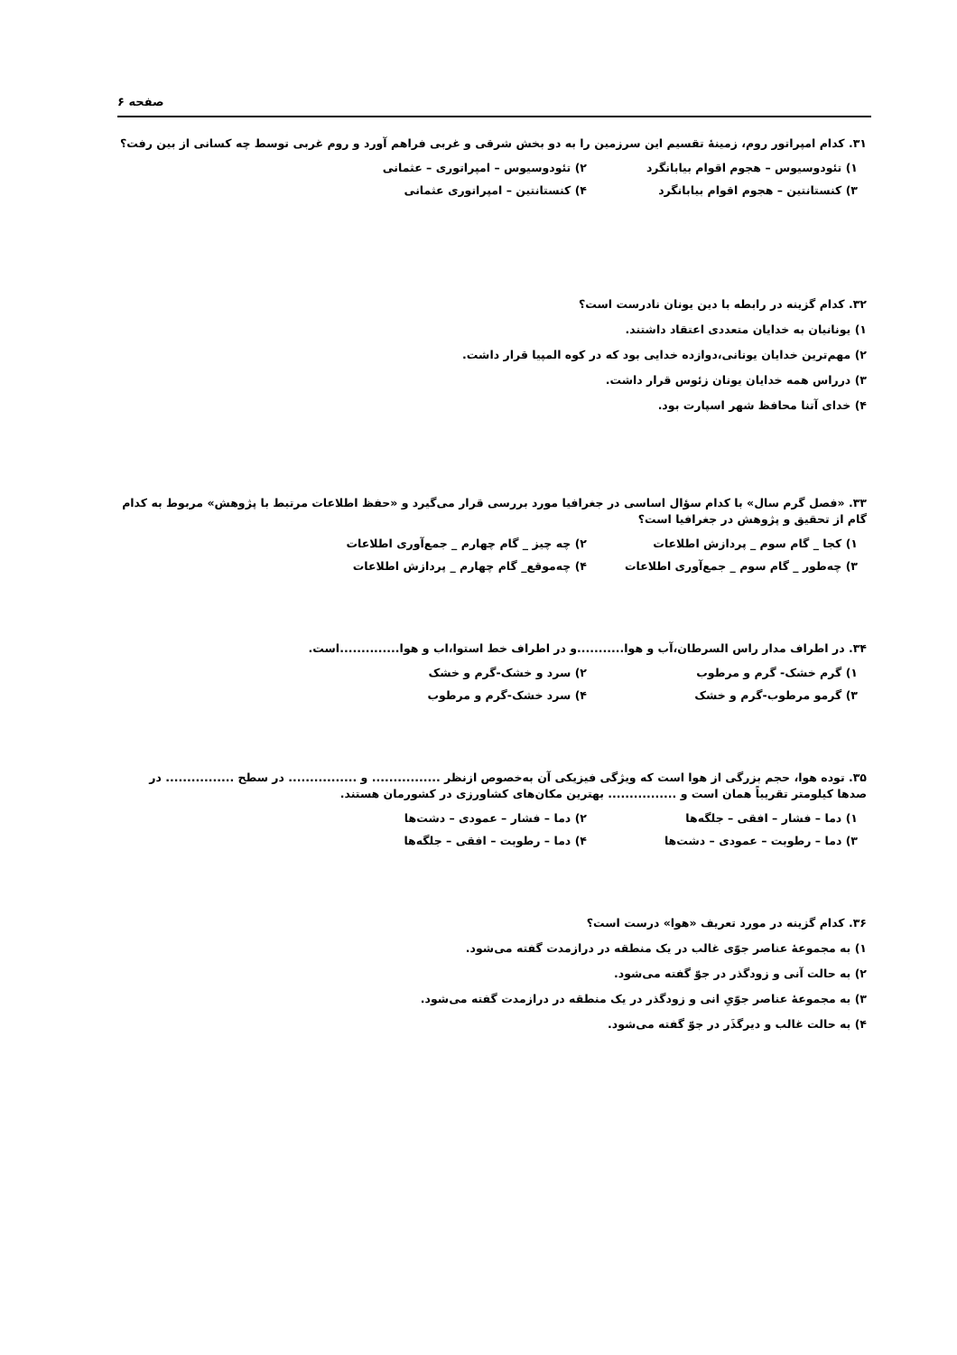صفحه ۶
۳۱. کدام امپراتور روم، زمینهٔ تقسیم این سرزمین را به دو بخش شرقی و غربی فراهم آورد و روم غربی توسط چه کسانی از بین رفت؟
۱) تئودوسیوس – هجوم اقوام بیابانگرد
۲) تئودوسیوس – امپراتوری – عثمانی
۳) کنستانتین – هجوم اقوام بیابانگرد
۴) کنستانتین – امپراتوری عثمانی
۳۲. کدام گزینه در رابطه با دین یونان نادرست است؟
۱) یونانیان به خدایان متعددی اعتقاد داشتند.
۲) مهم‌ترین خدایان یونانی،دوازده خدایی بود که در کوه المپیا قرار داشت.
۳) درراس همه خدایان یونان زئوس قرار داشت.
۴) خدای آتنا محافظ شهر اسپارت بود.
۳۳. «فصل گرم سال» با کدام سؤال اساسی در جغرافیا مورد بررسی قرار می‌گیرد و «حفظ اطلاعات مرتبط با پژوهش» مربوط به کدام گام از تحقیق و پژوهش در جغرافیا است؟
۱) کجا _ گام سوم _ پردازش اطلاعات
۲) چه چیز _ گام چهارم _ جمع‌آوری اطلاعات
۳) چه‌طور _ گام سوم _ جمع‌آوری اطلاعات
۴) چه‌موقع_ گام چهارم _ پردازش اطلاعات
۳۴. در اطراف مدار راس السرطان،آب و هوا...........و در اطراف خط استوا،اب و هوا..............است.
۱) گرم خشک- گرم و مرطوب
۲) سرد و خشک-گرم و خشک
۳) گرمو مرطوب-گرم و خشک
۴) سرد خشک-گرم و مرطوب
۳۵. توده هوا، حجم بزرگی از هوا است که ویژگی فیزیکی آن به‌خصوص ازنظر ................ و ................ در سطح ................ در صدها کیلومتر تقریباً همان است و ................ بهترین مکان‌های کشاورزی در کشورمان هستند.
۱) دما – فشار – افقی – جلگه‌ها
۲) دما – فشار – عمودی – دشت‌ها
۳) دما – رطوبت – عمودی – دشت‌ها
۴) دما – رطوبت – افقی – جلگه‌ها
۳۶. کدام گزینه در مورد تعریف «هوا» درست است؟
۱) به مجموعهٔ عناصر جوّی غالب در یک منطقه در درازمدت گفته می‌شود.
۲) به حالت آنی و زودگذر در جوّ گفته می‌شود.
۳) به مجموعهٔ عناصر جوّیِ انی و زودگذر در یک منطقه در درازمدت گفته می‌شود.
۴) به حالت غالب و دیرگذَر در جوّ گفته می‌شود.